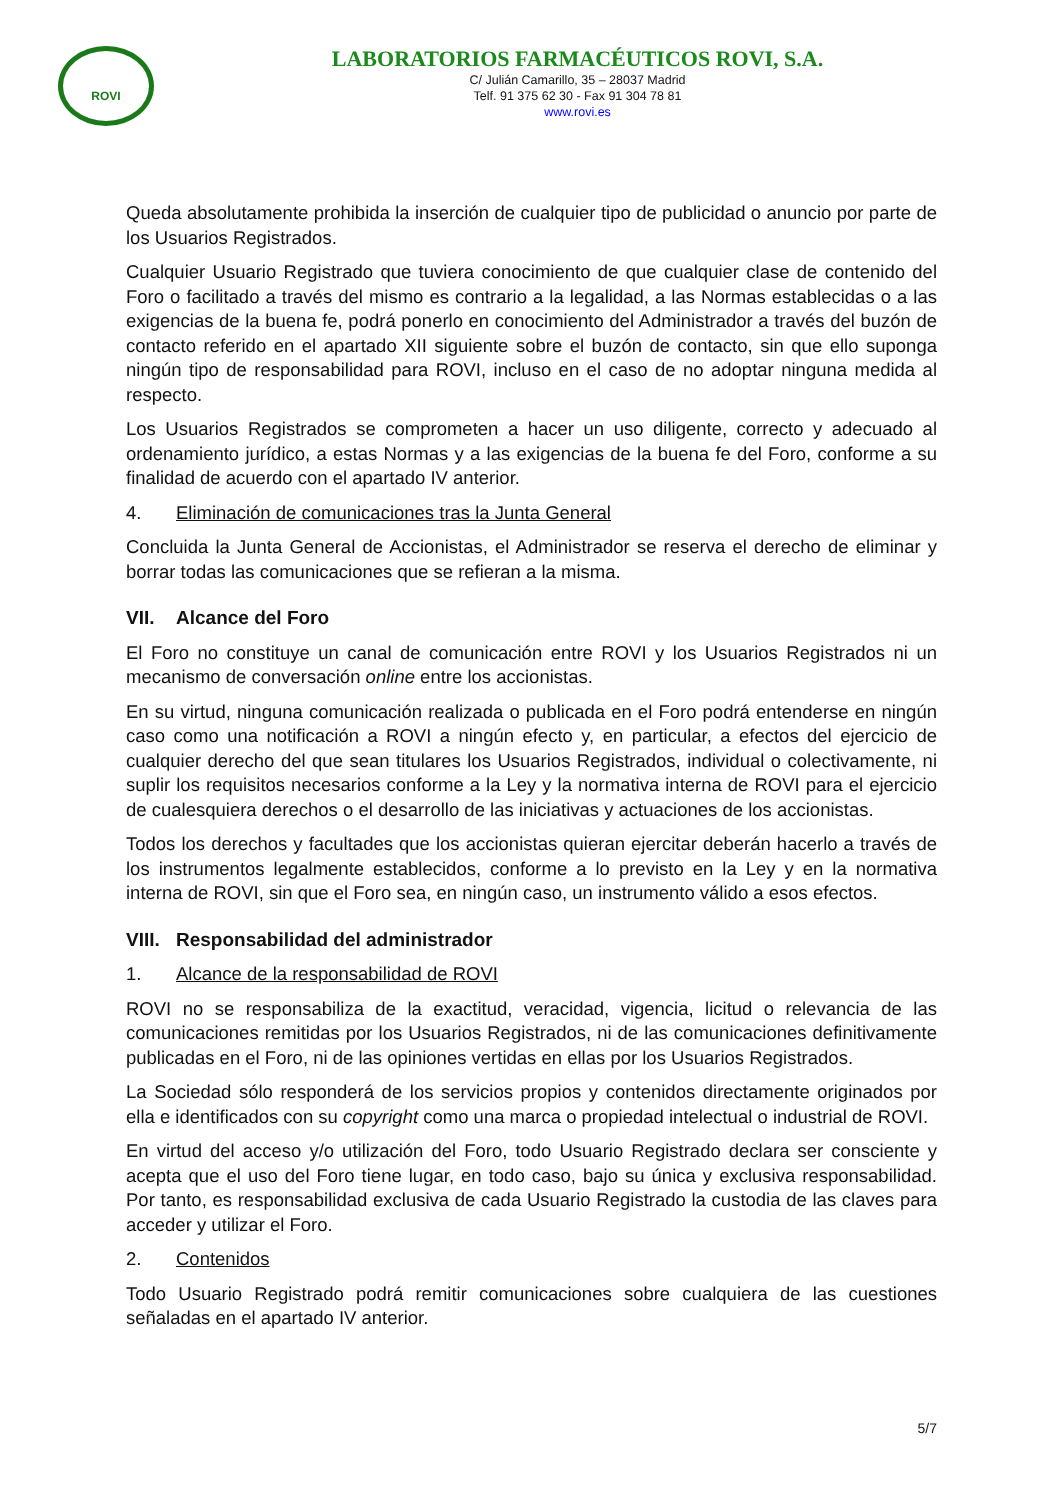ROVI
LABORATORIOS FARMACÉUTICOS ROVI, S.A.
C/ Julián Camarillo, 35 – 28037 Madrid
Telf. 91 375 62 30 - Fax 91 304 78 81
www.rovi.es
Queda absolutamente prohibida la inserción de cualquier tipo de publicidad o anuncio por parte de los Usuarios Registrados.
Cualquier Usuario Registrado que tuviera conocimiento de que cualquier clase de contenido del Foro o facilitado a través del mismo es contrario a la legalidad, a las Normas establecidas o a las exigencias de la buena fe, podrá ponerlo en conocimiento del Administrador a través del buzón de contacto referido en el apartado XII siguiente sobre el buzón de contacto, sin que ello suponga ningún tipo de responsabilidad para ROVI, incluso en el caso de no adoptar ninguna medida al respecto.
Los Usuarios Registrados se comprometen a hacer un uso diligente, correcto y adecuado al ordenamiento jurídico, a estas Normas y a las exigencias de la buena fe del Foro, conforme a su finalidad de acuerdo con el apartado IV anterior.
4. Eliminación de comunicaciones tras la Junta General
Concluida la Junta General de Accionistas, el Administrador se reserva el derecho de eliminar y borrar todas las comunicaciones que se refieran a la misma.
VII. Alcance del Foro
El Foro no constituye un canal de comunicación entre ROVI y los Usuarios Registrados ni un mecanismo de conversación online entre los accionistas.
En su virtud, ninguna comunicación realizada o publicada en el Foro podrá entenderse en ningún caso como una notificación a ROVI a ningún efecto y, en particular, a efectos del ejercicio de cualquier derecho del que sean titulares los Usuarios Registrados, individual o colectivamente, ni suplir los requisitos necesarios conforme a la Ley y la normativa interna de ROVI para el ejercicio de cualesquiera derechos o el desarrollo de las iniciativas y actuaciones de los accionistas.
Todos los derechos y facultades que los accionistas quieran ejercitar deberán hacerlo a través de los instrumentos legalmente establecidos, conforme a lo previsto en la Ley y en la normativa interna de ROVI, sin que el Foro sea, en ningún caso, un instrumento válido a esos efectos.
VIII. Responsabilidad del administrador
1. Alcance de la responsabilidad de ROVI
ROVI no se responsabiliza de la exactitud, veracidad, vigencia, licitud o relevancia de las comunicaciones remitidas por los Usuarios Registrados, ni de las comunicaciones definitivamente publicadas en el Foro, ni de las opiniones vertidas en ellas por los Usuarios Registrados.
La Sociedad sólo responderá de los servicios propios y contenidos directamente originados por ella e identificados con su copyright como una marca o propiedad intelectual o industrial de ROVI.
En virtud del acceso y/o utilización del Foro, todo Usuario Registrado declara ser consciente y acepta que el uso del Foro tiene lugar, en todo caso, bajo su única y exclusiva responsabilidad. Por tanto, es responsabilidad exclusiva de cada Usuario Registrado la custodia de las claves para acceder y utilizar el Foro.
2. Contenidos
Todo Usuario Registrado podrá remitir comunicaciones sobre cualquiera de las cuestiones señaladas en el apartado IV anterior.
5/7